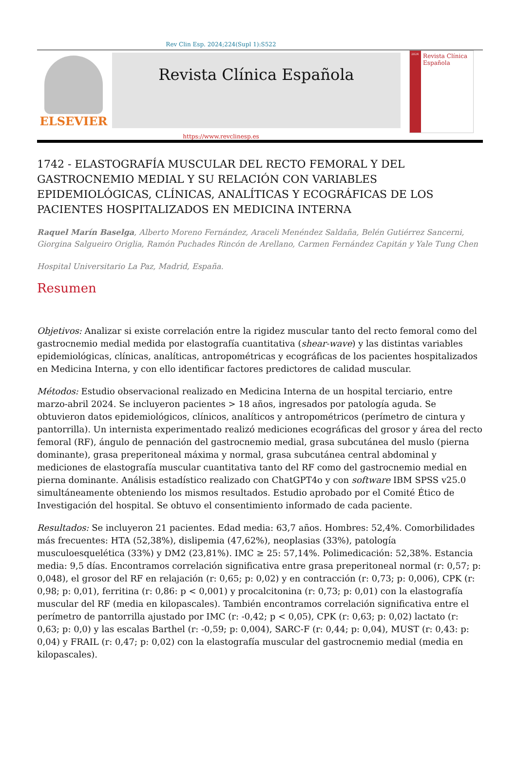Rev Clin Esp. 2024;224(Supl 1):S522
ELSEVIER
Revista Clínica Española
2024
Revista Clínica Española
https://www.revclinesp.es
1742 - ELASTOGRAFÍA MUSCULAR DEL RECTO FEMORAL Y DEL GASTROCNEMIO MEDIAL Y SU RELACIÓN CON VARIABLES EPIDEMIOLÓGICAS, CLÍNICAS, ANALÍTICAS Y ECOGRÁFICAS DE LOS PACIENTES HOSPITALIZADOS EN MEDICINA INTERNA
Raquel Marín Baselga, Alberto Moreno Fernández, Araceli Menéndez Saldaña, Belén Gutiérrez Sancerni, Giorgina Salgueiro Origlia, Ramón Puchades Rincón de Arellano, Carmen Fernández Capitán y Yale Tung Chen
Hospital Universitario La Paz, Madrid, España.
Resumen
Objetivos: Analizar si existe correlación entre la rigidez muscular tanto del recto femoral como del gastrocnemio medial medida por elastografía cuantitativa (shear-wave) y las distintas variables epidemiológicas, clínicas, analíticas, antropométricas y ecográficas de los pacientes hospitalizados en Medicina Interna, y con ello identificar factores predictores de calidad muscular.
Métodos: Estudio observacional realizado en Medicina Interna de un hospital terciario, entre marzo-abril 2024. Se incluyeron pacientes > 18 años, ingresados por patología aguda. Se obtuvieron datos epidemiológicos, clínicos, analíticos y antropométricos (perímetro de cintura y pantorrilla). Un internista experimentado realizó mediciones ecográficas del grosor y área del recto femoral (RF), ángulo de pennación del gastrocnemio medial, grasa subcutánea del muslo (pierna dominante), grasa preperitoneal máxima y normal, grasa subcutánea central abdominal y mediciones de elastografía muscular cuantitativa tanto del RF como del gastrocnemio medial en pierna dominante. Análisis estadístico realizado con ChatGPT4o y con software IBM SPSS v25.0 simultáneamente obteniendo los mismos resultados. Estudio aprobado por el Comité Ético de Investigación del hospital. Se obtuvo el consentimiento informado de cada paciente.
Resultados: Se incluyeron 21 pacientes. Edad media: 63,7 años. Hombres: 52,4%. Comorbilidades más frecuentes: HTA (52,38%), dislipemia (47,62%), neoplasias (33%), patología musculoesquelética (33%) y DM2 (23,81%). IMC ≥ 25: 57,14%. Polimedicación: 52,38%. Estancia media: 9,5 días. Encontramos correlación significativa entre grasa preperitoneal normal (r: 0,57; p: 0,048), el grosor del RF en relajación (r: 0,65; p: 0,02) y en contracción (r: 0,73; p: 0,006), CPK (r: 0,98; p: 0,01), ferritina (r: 0,86: p < 0,001) y procalcitonina (r: 0,73; p: 0,01) con la elastografía muscular del RF (media en kilopascales). También encontramos correlación significativa entre el perímetro de pantorrilla ajustado por IMC (r: -0,42; p < 0,05), CPK (r: 0,63; p: 0,02) lactato (r: 0,63; p: 0,0) y las escalas Barthel (r: -0,59; p: 0,004), SARC-F (r: 0,44; p: 0,04), MUST (r: 0,43: p: 0,04) y FRAIL (r: 0,47; p: 0,02) con la elastografía muscular del gastrocnemio medial (media en kilopascales).